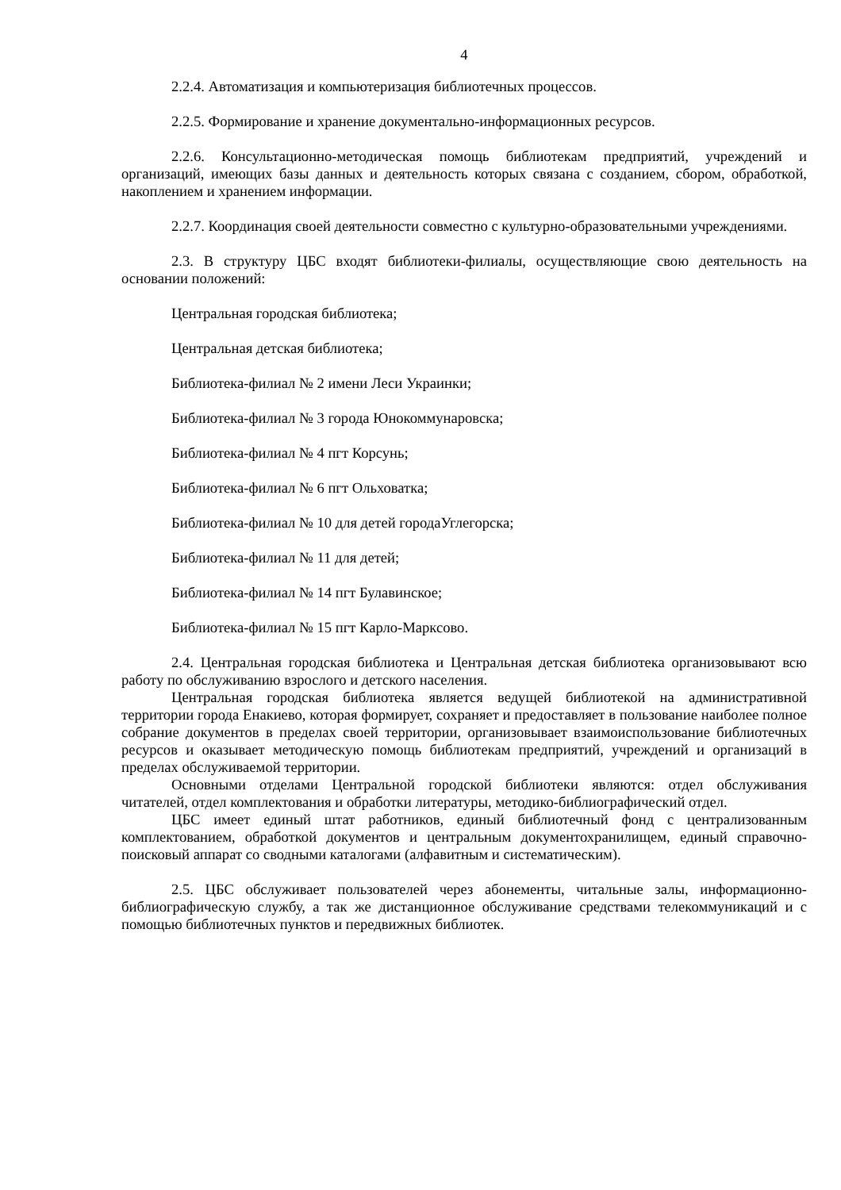4
2.2.4. Автоматизация и компьютеризация библиотечных процессов.
2.2.5. Формирование и хранение документально-информационных ресурсов.
2.2.6. Консультационно-методическая помощь библиотекам предприятий, учреждений и организаций, имеющих базы данных и деятельность которых связана с созданием, сбором, обработкой, накоплением и хранением информации.
2.2.7. Координация своей деятельности совместно с культурно-образовательными учреждениями.
2.3. В структуру ЦБС входят библиотеки-филиалы, осуществляющие свою деятельность на основании положений:
Центральная городская библиотека;
Центральная детская библиотека;
Библиотека-филиал № 2 имени Леси Украинки;
Библиотека-филиал № 3 города Юнокоммунаровска;
Библиотека-филиал № 4 пгт Корсунь;
Библиотека-филиал № 6 пгт Ольховатка;
Библиотека-филиал № 10 для детей городаУглегорска;
Библиотека-филиал № 11 для детей;
Библиотека-филиал № 14 пгт Булавинское;
Библиотека-филиал № 15 пгт Карло-Марксово.
2.4. Центральная городская библиотека и Центральная детская библиотека организовывают всю работу по обслуживанию взрослого и детского населения.
Центральная городская библиотека является ведущей библиотекой на административной территории города Енакиево, которая формирует, сохраняет и предоставляет в пользование наиболее полное собрание документов в пределах своей территории, организовывает взаимоиспользование библиотечных ресурсов и оказывает методическую помощь библиотекам предприятий, учреждений и организаций в пределах обслуживаемой территории.
Основными отделами Центральной городской библиотеки являются: отдел обслуживания читателей, отдел комплектования и обработки литературы, методико-библиографический отдел.
ЦБС имеет единый штат работников, единый библиотечный фонд с централизованным комплектованием, обработкой документов и центральным документохранилищем, единый справочно-поисковый аппарат со сводными каталогами (алфавитным и систематическим).
2.5. ЦБС обслуживает пользователей через абонементы, читальные залы, информационно-библиографическую службу, а так же дистанционное обслуживание средствами телекоммуникаций и с помощью библиотечных пунктов и передвижных библиотек.